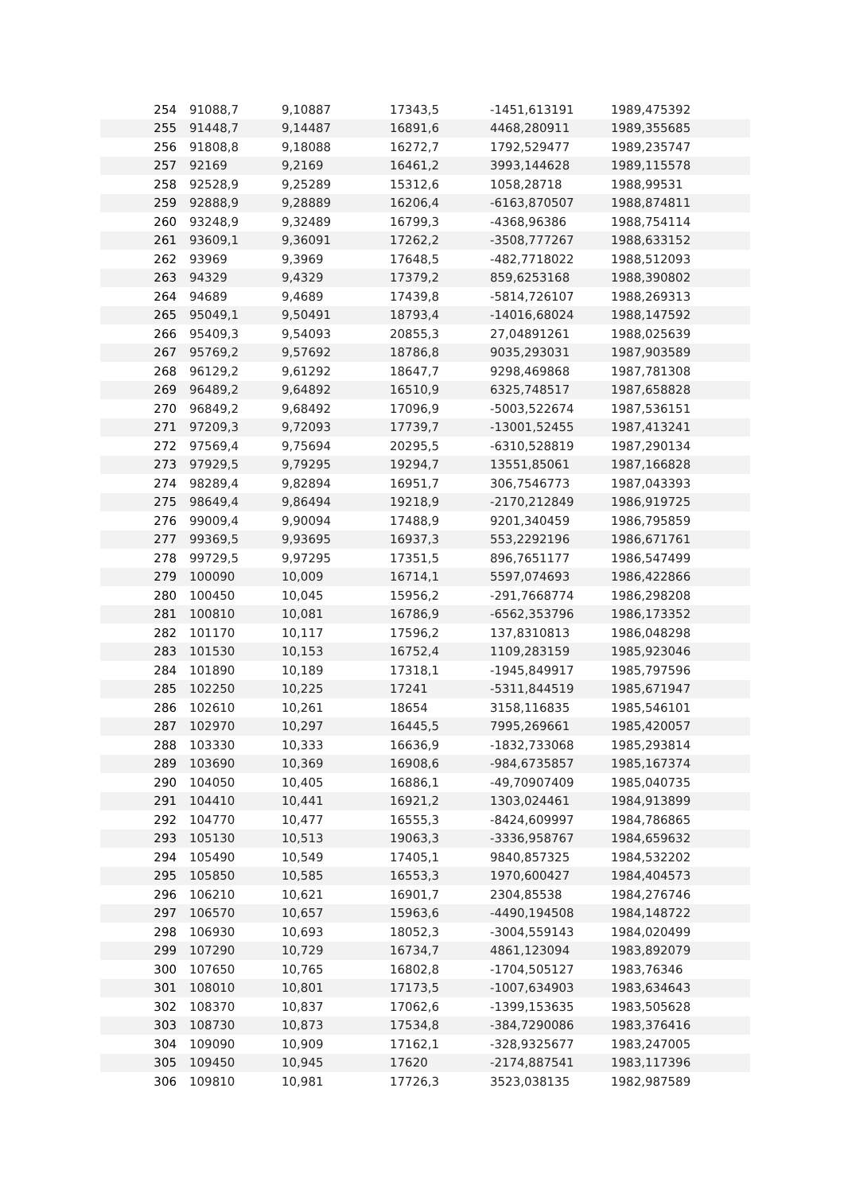| 254 | 91088,7 | 9,10887 | 17343,5 | -1451,613191 | 1989,475392 |
| 255 | 91448,7 | 9,14487 | 16891,6 | 4468,280911 | 1989,355685 |
| 256 | 91808,8 | 9,18088 | 16272,7 | 1792,529477 | 1989,235747 |
| 257 | 92169 | 9,2169 | 16461,2 | 3993,144628 | 1989,115578 |
| 258 | 92528,9 | 9,25289 | 15312,6 | 1058,28718 | 1988,99531 |
| 259 | 92888,9 | 9,28889 | 16206,4 | -6163,870507 | 1988,874811 |
| 260 | 93248,9 | 9,32489 | 16799,3 | -4368,96386 | 1988,754114 |
| 261 | 93609,1 | 9,36091 | 17262,2 | -3508,777267 | 1988,633152 |
| 262 | 93969 | 9,3969 | 17648,5 | -482,7718022 | 1988,512093 |
| 263 | 94329 | 9,4329 | 17379,2 | 859,6253168 | 1988,390802 |
| 264 | 94689 | 9,4689 | 17439,8 | -5814,726107 | 1988,269313 |
| 265 | 95049,1 | 9,50491 | 18793,4 | -14016,68024 | 1988,147592 |
| 266 | 95409,3 | 9,54093 | 20855,3 | 27,04891261 | 1988,025639 |
| 267 | 95769,2 | 9,57692 | 18786,8 | 9035,293031 | 1987,903589 |
| 268 | 96129,2 | 9,61292 | 18647,7 | 9298,469868 | 1987,781308 |
| 269 | 96489,2 | 9,64892 | 16510,9 | 6325,748517 | 1987,658828 |
| 270 | 96849,2 | 9,68492 | 17096,9 | -5003,522674 | 1987,536151 |
| 271 | 97209,3 | 9,72093 | 17739,7 | -13001,52455 | 1987,413241 |
| 272 | 97569,4 | 9,75694 | 20295,5 | -6310,528819 | 1987,290134 |
| 273 | 97929,5 | 9,79295 | 19294,7 | 13551,85061 | 1987,166828 |
| 274 | 98289,4 | 9,82894 | 16951,7 | 306,7546773 | 1987,043393 |
| 275 | 98649,4 | 9,86494 | 19218,9 | -2170,212849 | 1986,919725 |
| 276 | 99009,4 | 9,90094 | 17488,9 | 9201,340459 | 1986,795859 |
| 277 | 99369,5 | 9,93695 | 16937,3 | 553,2292196 | 1986,671761 |
| 278 | 99729,5 | 9,97295 | 17351,5 | 896,7651177 | 1986,547499 |
| 279 | 100090 | 10,009 | 16714,1 | 5597,074693 | 1986,422866 |
| 280 | 100450 | 10,045 | 15956,2 | -291,7668774 | 1986,298208 |
| 281 | 100810 | 10,081 | 16786,9 | -6562,353796 | 1986,173352 |
| 282 | 101170 | 10,117 | 17596,2 | 137,8310813 | 1986,048298 |
| 283 | 101530 | 10,153 | 16752,4 | 1109,283159 | 1985,923046 |
| 284 | 101890 | 10,189 | 17318,1 | -1945,849917 | 1985,797596 |
| 285 | 102250 | 10,225 | 17241 | -5311,844519 | 1985,671947 |
| 286 | 102610 | 10,261 | 18654 | 3158,116835 | 1985,546101 |
| 287 | 102970 | 10,297 | 16445,5 | 7995,269661 | 1985,420057 |
| 288 | 103330 | 10,333 | 16636,9 | -1832,733068 | 1985,293814 |
| 289 | 103690 | 10,369 | 16908,6 | -984,6735857 | 1985,167374 |
| 290 | 104050 | 10,405 | 16886,1 | -49,70907409 | 1985,040735 |
| 291 | 104410 | 10,441 | 16921,2 | 1303,024461 | 1984,913899 |
| 292 | 104770 | 10,477 | 16555,3 | -8424,609997 | 1984,786865 |
| 293 | 105130 | 10,513 | 19063,3 | -3336,958767 | 1984,659632 |
| 294 | 105490 | 10,549 | 17405,1 | 9840,857325 | 1984,532202 |
| 295 | 105850 | 10,585 | 16553,3 | 1970,600427 | 1984,404573 |
| 296 | 106210 | 10,621 | 16901,7 | 2304,85538 | 1984,276746 |
| 297 | 106570 | 10,657 | 15963,6 | -4490,194508 | 1984,148722 |
| 298 | 106930 | 10,693 | 18052,3 | -3004,559143 | 1984,020499 |
| 299 | 107290 | 10,729 | 16734,7 | 4861,123094 | 1983,892079 |
| 300 | 107650 | 10,765 | 16802,8 | -1704,505127 | 1983,76346 |
| 301 | 108010 | 10,801 | 17173,5 | -1007,634903 | 1983,634643 |
| 302 | 108370 | 10,837 | 17062,6 | -1399,153635 | 1983,505628 |
| 303 | 108730 | 10,873 | 17534,8 | -384,7290086 | 1983,376416 |
| 304 | 109090 | 10,909 | 17162,1 | -328,9325677 | 1983,247005 |
| 305 | 109450 | 10,945 | 17620 | -2174,887541 | 1983,117396 |
| 306 | 109810 | 10,981 | 17726,3 | 3523,038135 | 1982,987589 |